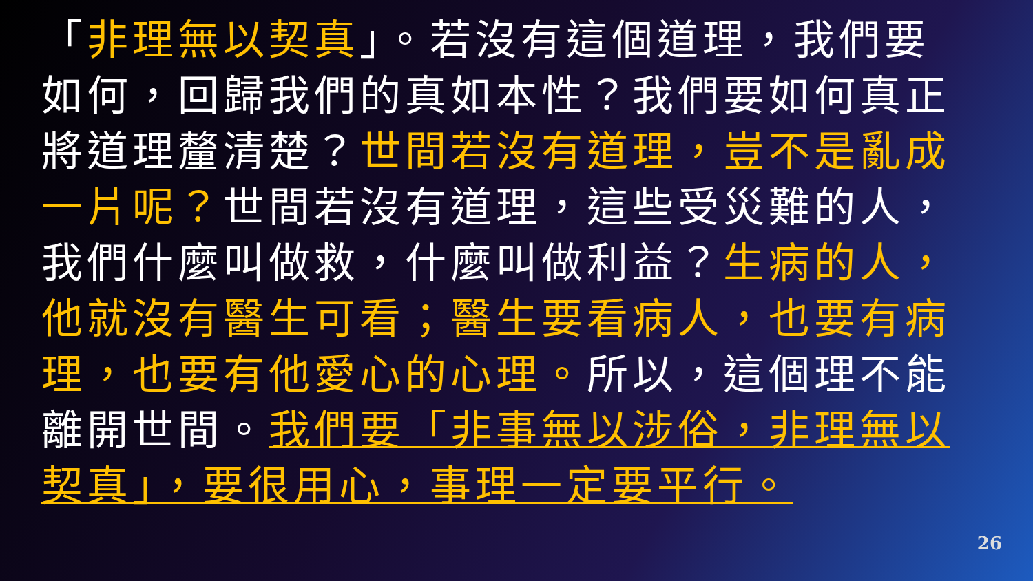「非理無以契真」。若沒有這個道理，我們要如何，回歸我們的真如本性？我們要如何真正將道理釐清楚？世間若沒有道理，豈不是亂成一片呢？世間若沒有道理，這些受災難的人，我們什麼叫做救，什麼叫做利益？生病的人，他就沒有醫生可看；醫生要看病人，也要有病理，也要有他愛心的心理。所以，這個理不能離開世間。我們要「非事無以涉俗，非理無以契真」，要很用心，事理一定要平行。
26